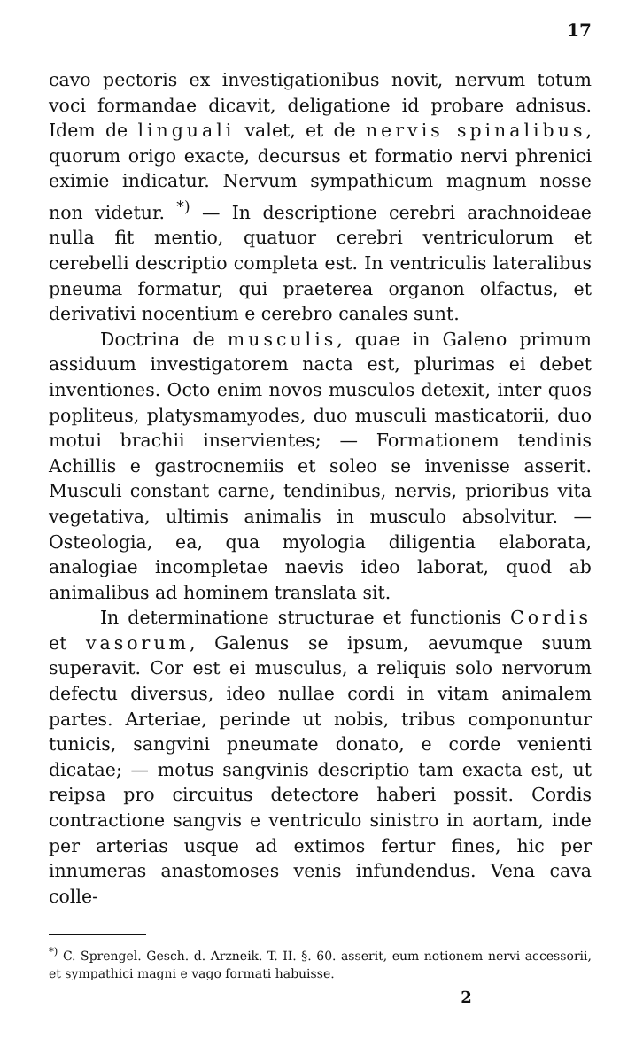17
cavo pectoris ex investigationibus novit, nervum totum voci formandae dicavit, deligatione id probare adnisus. Idem de linguali valet, et de nervis spinalibus, quorum origo exacte, decursus et formatio nervi phrenici eximie indicatur. Nervum sympathicum magnum nosse non videtur. <sup>*)</sup> — In descriptione cerebri arachnoideae nulla fit mentio, quatuor cerebri ventriculorum et cerebelli descriptio completa est. In ventriculis lateralibus pneuma formatur, qui praeterea organon olfactus, et derivativi nocentium e cerebro canales sunt.
Doctrina de musculis, quae in Galeno primum assiduum investigatorem nacta est, plurimas ei debet inventiones. Octo enim novos musculos detexit, inter quos popliteus, platysmamyodes, duo musculi masticatorii, duo motui brachii inservientes; — Formationem tendinis Achillis e gastrocnemiis et soleo se invenisse asserit. Musculi constant carne, tendinibus, nervis, prioribus vita vegetativa, ultimis animalis in musculo absolvitur. — Osteologia, ea, qua myologia diligentia elaborata, analogiae incompletae naevis ideo laborat, quod ab animalibus ad hominem translata sit.
In determinatione structurae et functionis Cordis et vasorum, Galenus se ipsum, aevumque suum superavit. Cor est ei musculus, a reliquis solo nervorum defectu diversus, ideo nullae cordi in vitam animalem partes. Arteriae, perinde ut nobis, tribus componuntur tunicis, sangvini pneumate donato, e corde venienti dicatae; — motus sangvinis descriptio tam exacta est, ut reipsa pro circuitus detectore haberi possit. Cordis contractione sangvis e ventriculo sinistro in aortam, inde per arterias usque ad extimos fertur fines, hic per innumeras anastomoses venis infundendus. Vena cava colle-
<sup>*)</sup> C. Sprengel. Gesch. d. Arzneik. T. II. §. 60. asserit, eum notionem nervi accessorii, et sympathici magni e vago formati habuisse.
2